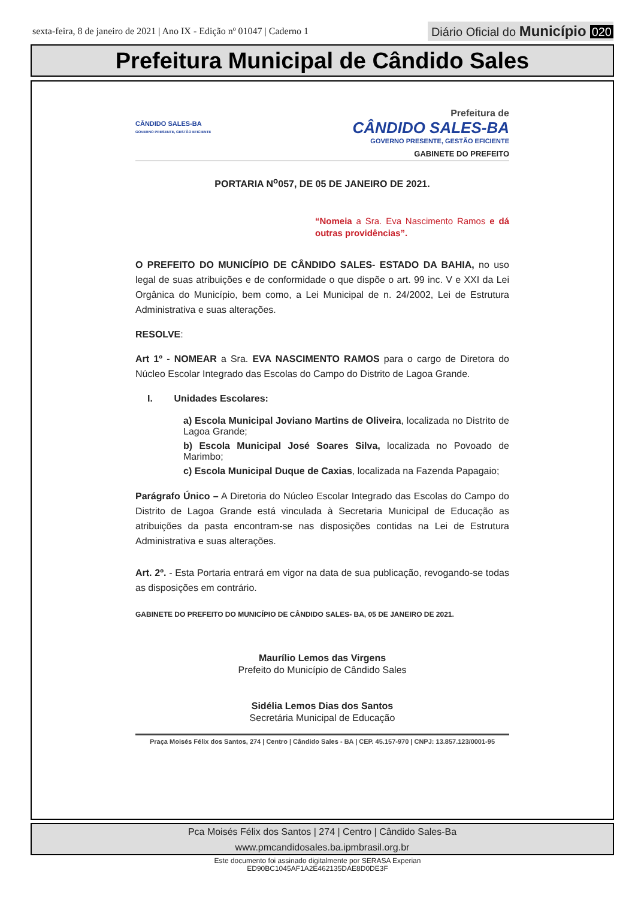sexta-feira, 8 de janeiro de 2021 | Ano IX - Edição nº 01047 | Caderno 1
Diário Oficial do Município 020
Prefeitura Municipal de Cândido Sales
CÂNDIDO SALES-BA
GOVERNO PRESENTE, GESTÃO EFICIENTE
Prefeitura de
CÂNDIDO SALES-BA
GOVERNO PRESENTE, GESTÃO EFICIENTE
GABINETE DO PREFEITO
PORTARIA N<sup>o</sup>057, DE 05 DE JANEIRO DE 2021.
“Nomeia a Sra. Eva Nascimento Ramos e dá outras providências”.
O PREFEITO DO MUNICÍPIO DE CÂNDIDO SALES- ESTADO DA BAHIA, no uso legal de suas atribuições e de conformidade o que dispõe o art. 99 inc. V e XXI da Lei Orgânica do Município, bem como, a Lei Municipal de n. 24/2002, Lei de Estrutura Administrativa e suas alterações.
RESOLVE:
Art 1º - NOMEAR a Sra. EVA NASCIMENTO RAMOS para o cargo de Diretora do Núcleo Escolar Integrado das Escolas do Campo do Distrito de Lagoa Grande.
I. Unidades Escolares:
a) Escola Municipal Joviano Martins de Oliveira, localizada no Distrito de Lagoa Grande;
b) Escola Municipal José Soares Silva, localizada no Povoado de Marimbo;
c) Escola Municipal Duque de Caxias, localizada na Fazenda Papagaio;
Parágrafo Único – A Diretoria do Núcleo Escolar Integrado das Escolas do Campo do Distrito de Lagoa Grande está vinculada à Secretaria Municipal de Educação as atribuições da pasta encontram-se nas disposições contidas na Lei de Estrutura Administrativa e suas alterações.
Art. 2º. - Esta Portaria entrará em vigor na data de sua publicação, revogando-se todas as disposições em contrário.
GABINETE DO PREFEITO DO MUNICÍPIO DE CÂNDIDO SALES- BA, 05 DE JANEIRO DE 2021.
Maurílio Lemos das Virgens
Prefeito do Município de Cândido Sales
Sidélia Lemos Dias dos Santos
Secretária Municipal de Educação
Praça Moisés Félix dos Santos, 274 | Centro | Cândido Sales - BA | CEP. 45.157-970 | CNPJ: 13.857.123/0001-95
Pca Moisés Félix dos Santos | 274 | Centro | Cândido Sales-Ba
www.pmcandidosales.ba.ipmbrasil.org.br
Este documento foi assinado digitalmente por SERASA Experian
ED90BC1045AF1A2E462135DAE8D0DE3F